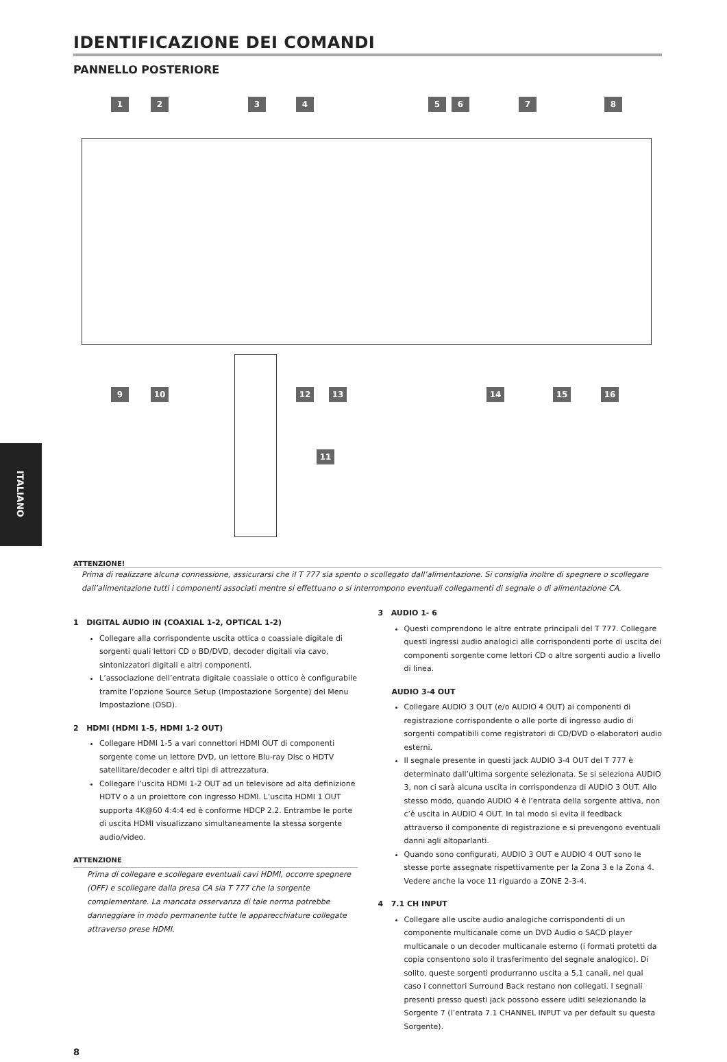ITALIANO
IDENTIFICAZIONE DEI COMANDI
PANNELLO POSTERIORE
1 2 3 4 5 6 7 8
9 10 12 13 14 15 16
11
ATTENZIONE!
Prima di realizzare alcuna connessione, assicurarsi che il T 777 sia spento o scollegato dall’alimentazione. Si consiglia inoltre di spegnere o scollegare dall’alimentazione tutti i componenti associati mentre si effettuano o si interrompono eventuali collegamenti di segnale o di alimentazione CA.
1 DIGITAL AUDIO IN (COAXIAL 1-2, OPTICAL 1-2)
Collegare alla corrispondente uscita ottica o coassiale digitale di sorgenti quali lettori CD o BD/DVD, decoder digitali via cavo, sintonizzatori digitali e altri componenti.
L’associazione dell’entrata digitale coassiale o ottico è configurabile tramite l’opzione Source Setup (Impostazione Sorgente) del Menu Impostazione (OSD).
2 HDMI (HDMI 1-5, HDMI 1-2 OUT)
Collegare HDMI 1-5 a vari connettori HDMI OUT di componenti sorgente come un lettore DVD, un lettore Blu-ray Disc o HDTV satellitare/decoder e altri tipi di attrezzatura.
Collegare l’uscita HDMI 1-2 OUT ad un televisore ad alta definizione HDTV o a un proiettore con ingresso HDMI. L’uscita HDMI 1 OUT supporta 4K@60 4:4:4 ed è conforme HDCP 2.2. Entrambe le porte di uscita HDMI visualizzano simultaneamente la stessa sorgente audio/video.
ATTENZIONE
Prima di collegare e scollegare eventuali cavi HDMI, occorre spegnere (OFF) e scollegare dalla presa CA sia T 777 che la sorgente complementare. La mancata osservanza di tale norma potrebbe danneggiare in modo permanente tutte le apparecchiature collegate attraverso prese HDMI.
3 AUDIO 1- 6
Questi comprendono le altre entrate principali del T 777. Collegare questi ingressi audio analogici alle corrispondenti porte di uscita dei componenti sorgente come lettori CD o altre sorgenti audio a livello di linea.
AUDIO 3-4 OUT
Collegare AUDIO 3 OUT (e/o AUDIO 4 OUT) ai componenti di registrazione corrispondente o alle porte di ingresso audio di sorgenti compatibili come registratori di CD/DVD o elaboratori audio esterni.
Il segnale presente in questi jack AUDIO 3-4 OUT del T 777 è determinato dall’ultima sorgente selezionata. Se si seleziona AUDIO 3, non ci sarà alcuna uscita in corrispondenza di AUDIO 3 OUT. Allo stesso modo, quando AUDIO 4 è l’entrata della sorgente attiva, non c’è uscita in AUDIO 4 OUT. In tal modo si evita il feedback attraverso il componente di registrazione e si prevengono eventuali danni agli altoparlanti.
Quando sono configurati, AUDIO 3 OUT e AUDIO 4 OUT sono le stesse porte assegnate rispettivamente per la Zona 3 e la Zona 4. Vedere anche la voce 11 riguardo a ZONE 2-3-4.
4 7.1 CH INPUT
Collegare alle uscite audio analogiche corrispondenti di un componente multicanale come un DVD Audio o SACD player multicanale o un decoder multicanale esterno (i formati protetti da copia consentono solo il trasferimento del segnale analogico). Di solito, queste sorgenti produrranno uscita a 5,1 canali, nel qual caso i connettori Surround Back restano non collegati. I segnali presenti presso questi jack possono essere uditi selezionando la Sorgente 7 (l’entrata 7.1 CHANNEL INPUT va per default su questa Sorgente).
8